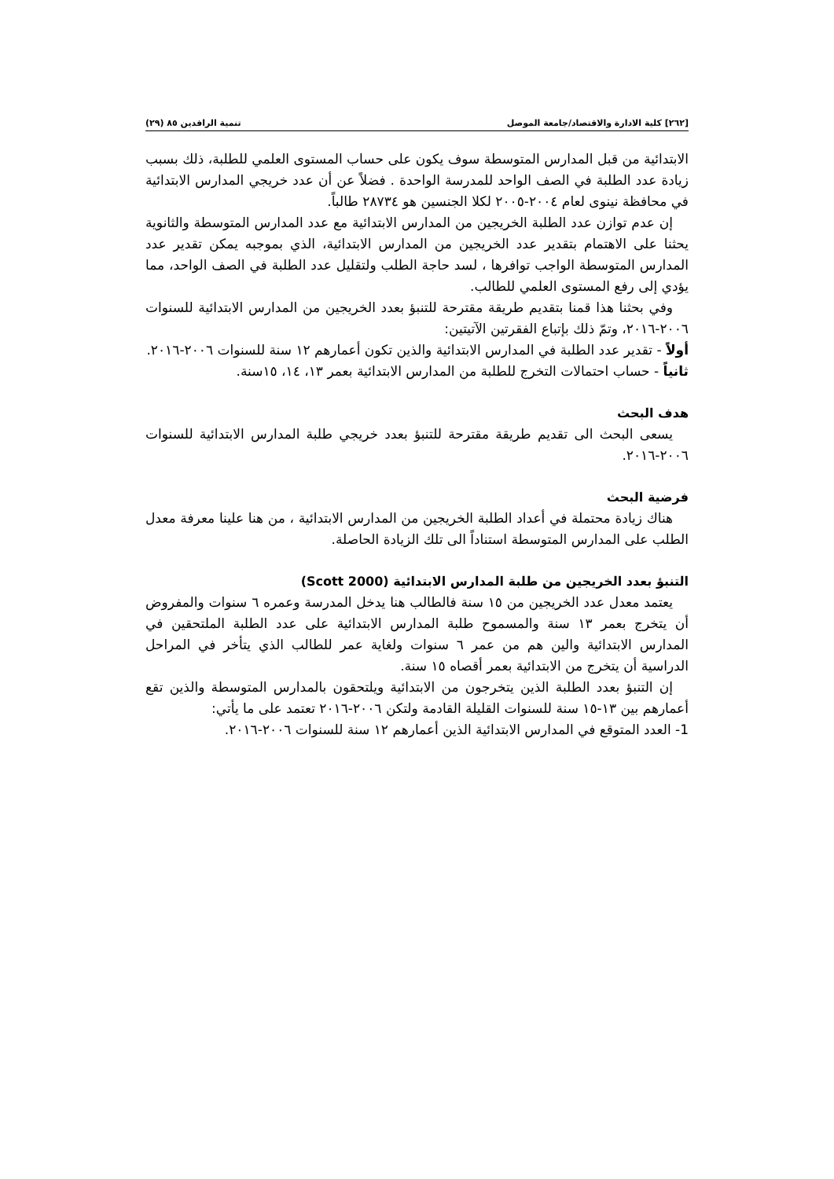[٢٦٢] كلية الادارة والاقتصاد/جامعة الموصل تنمية الرافدين ٨٥ (٢٩)
الابتدائية من قبل المدارس المتوسطة سوف يكون على حساب المستوى العلمي للطلبة، ذلك بسبب زيادة عدد الطلبة في الصف الواحد للمدرسة الواحدة . فضلاً عن أن عدد خريجي المدارس الابتدائية في محافظة نينوى لعام ٢٠٠٤-٢٠٠٥ لكلا الجنسين هو ٢٨٧٣٤ طالباً.
إن عدم توازن عدد الطلبة الخريجين من المدارس الابتدائية مع عدد المدارس المتوسطة والثانوية يحثنا على الاهتمام بتقدير عدد الخريجين من المدارس الابتدائية، الذي بموجبه يمكن تقدير عدد المدارس المتوسطة الواجب توافرها ، لسد حاجة الطلب ولتقليل عدد الطلبة في الصف الواحد، مما يؤدي إلى رفع المستوى العلمي للطالب.
وفي بحثنا هذا قمنا بتقديم طريقة مقترحة للتنبؤ بعدد الخريجين من المدارس الابتدائية للسنوات ٢٠٠٦-٢٠١٦، وتمّ ذلك بإتباع الفقرتين الآتيتين:
أولاً - تقدير عدد الطلبة في المدارس الابتدائية والذين تكون أعمارهم ١٢ سنة للسنوات ٢٠٠٦-٢٠١٦.
ثانياً - حساب احتمالات التخرج للطلبة من المدارس الابتدائية بعمر ١٣، ١٤، ١٥سنة.
هدف البحث
يسعى البحث الى تقديم طريقة مقترحة للتنبؤ بعدد خريجي طلبة المدارس الابتدائية للسنوات ٢٠٠٦-٢٠١٦.
فرضية البحث
هناك زيادة محتملة في أعداد الطلبة الخريجين من المدارس الابتدائية ، من هنا علينا معرفة معدل الطلب على المدارس المتوسطة استناداً الى تلك الزيادة الحاصلة.
التنبؤ بعدد الخريجين من طلبة المدارس الابتدائية (Scott 2000)
يعتمد معدل عدد الخريجين من ١٥ سنة فالطالب هنا يدخل المدرسة وعمره ٦ سنوات والمفروض أن يتخرج بعمر ١٣ سنة والمسموح طلبة المدارس الابتدائية على عدد الطلبة الملتحقين في المدارس الابتدائية والين هم من عمر ٦ سنوات ولغاية عمر للطالب الذي يتأخر في المراحل الدراسية أن يتخرج من الابتدائية بعمر أقصاه ١٥ سنة.
إن التنبؤ بعدد الطلبة الذين يتخرجون من الابتدائية ويلتحقون بالمدارس المتوسطة والذين تقع أعمارهم بين ١٣-١٥ سنة للسنوات القليلة القادمة ولتكن ٢٠٠٦-٢٠١٦ تعتمد على ما يأتي:
1- العدد المتوقع في المدارس الابتدائية الذين أعمارهم ١٢ سنة للسنوات ٢٠٠٦-٢٠١٦.